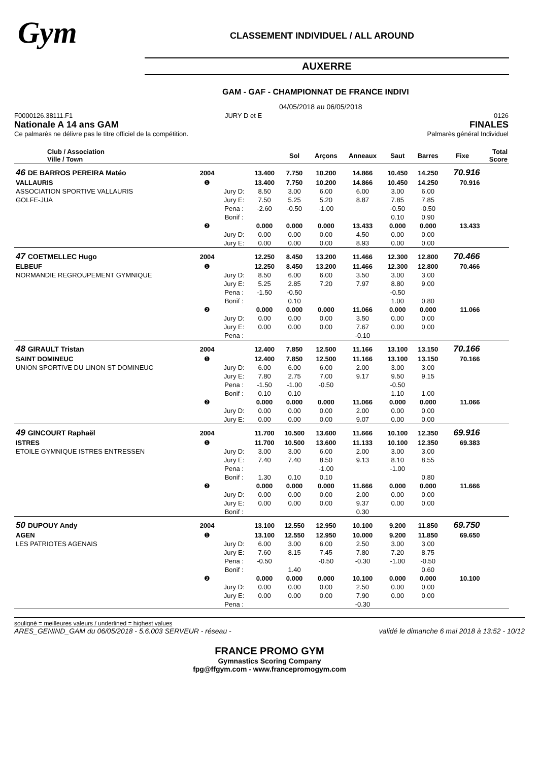Gym
CLASSEMENT INDIVIDUEL / ALL AROUND
AUXERRE
GAM - GAF - CHAMPIONNAT DE FRANCE INDIVI
04/05/2018 au 06/05/2018
F0000126.38111.F1 JURY D et E
Nationale A 14 ans GAM
Ce palmarès ne délivre pas le titre officiel de la compétition.
0126
FINALES
Palmarès général Individuel
| Club / Association Ville / Town | | | | Sol | Arçons | Anneaux | Saut | Barres | Fixe | Total Score |
| --- | --- | --- | --- | --- | --- | --- | --- | --- | --- | --- |
| 46 DE BARROS PEREIRA Matéo | 2004 | | 13.400 | 7.750 | 10.200 | 14.866 | 10.450 | 14.250 | 70.916 | |
| VALLAURIS | ❶ | | 13.400 | 7.750 | 10.200 | 14.866 | 10.450 | 14.250 | 70.916 | |
| ASSOCIATION SPORTIVE VALLAURIS | | Jury D: | 8.50 | 3.00 | 6.00 | 6.00 | 3.00 | 6.00 | | |
| GOLFE-JUA | | Jury E: | 7.50 | 5.25 | 5.20 | 8.87 | 7.85 | 7.85 | | |
| | | Pena : | -2.60 | -0.50 | -1.00 | | -0.50 | -0.50 | | |
| | | Bonif : | | | | | 0.10 | 0.90 | | |
| | ❷ | | 0.000 | 0.000 | 0.000 | 13.433 | 0.000 | 0.000 | 13.433 | |
| | | Jury D: | 0.00 | 0.00 | 0.00 | 4.50 | 0.00 | 0.00 | | |
| | | Jury E: | 0.00 | 0.00 | 0.00 | 8.93 | 0.00 | 0.00 | | |
| 47 COETMELLEC Hugo | 2004 | | 12.250 | 8.450 | 13.200 | 11.466 | 12.300 | 12.800 | 70.466 | |
| ELBEUF | ❶ | | 12.250 | 8.450 | 13.200 | 11.466 | 12.300 | 12.800 | 70.466 | |
| NORMANDIE REGROUPEMENT GYMNIQUE | | Jury D: | 8.50 | 6.00 | 6.00 | 3.50 | 3.00 | 3.00 | | |
| | | Jury E: | 5.25 | 2.85 | 7.20 | 7.97 | 8.80 | 9.00 | | |
| | | Pena : | -1.50 | -0.50 | | | -0.50 | | | |
| | | Bonif : | | 0.10 | | | 1.00 | 0.80 | | |
| | ❷ | | 0.000 | 0.000 | 0.000 | 11.066 | 0.000 | 0.000 | 11.066 | |
| | | Jury D: | 0.00 | 0.00 | 0.00 | 3.50 | 0.00 | 0.00 | | |
| | | Jury E: | 0.00 | 0.00 | 0.00 | 7.67 | 0.00 | 0.00 | | |
| | | Pena : | | | | -0.10 | | | | |
| 48 GIRAULT Tristan | 2004 | | 12.400 | 7.850 | 12.500 | 11.166 | 13.100 | 13.150 | 70.166 | |
| SAINT DOMINEUC | ❶ | | 12.400 | 7.850 | 12.500 | 11.166 | 13.100 | 13.150 | 70.166 | |
| UNION SPORTIVE DU LINON ST DOMINEUC | | Jury D: | 6.00 | 6.00 | 6.00 | 2.00 | 3.00 | 3.00 | | |
| | | Jury E: | 7.80 | 2.75 | 7.00 | 9.17 | 9.50 | 9.15 | | |
| | | Pena : | -1.50 | -1.00 | -0.50 | | -0.50 | | | |
| | | Bonif : | 0.10 | 0.10 | | | 1.10 | 1.00 | | |
| | ❷ | | 0.000 | 0.000 | 0.000 | 11.066 | 0.000 | 0.000 | 11.066 | |
| | | Jury D: | 0.00 | 0.00 | 0.00 | 2.00 | 0.00 | 0.00 | | |
| | | Jury E: | 0.00 | 0.00 | 0.00 | 9.07 | 0.00 | 0.00 | | |
| 49 GINCOURT Raphaël | 2004 | | 11.700 | 10.500 | 13.600 | 11.666 | 10.100 | 12.350 | 69.916 | |
| ISTRES | ❶ | | 11.700 | 10.500 | 13.600 | 11.133 | 10.100 | 12.350 | 69.383 | |
| ETOILE GYMNIQUE ISTRES ENTRESSEN | | Jury D: | 3.00 | 3.00 | 6.00 | 2.00 | 3.00 | 3.00 | | |
| | | Jury E: | 7.40 | 7.40 | 8.50 | 9.13 | 8.10 | 8.55 | | |
| | | Pena : | | | -1.00 | | -1.00 | | | |
| | | Bonif : | 1.30 | 0.10 | 0.10 | | | 0.80 | | |
| | ❷ | | 0.000 | 0.000 | 0.000 | 11.666 | 0.000 | 0.000 | 11.666 | |
| | | Jury D: | 0.00 | 0.00 | 0.00 | 2.00 | 0.00 | 0.00 | | |
| | | Jury E: | 0.00 | 0.00 | 0.00 | 9.37 | 0.00 | 0.00 | | |
| | | Bonif : | | | | 0.30 | | | | |
| 50 DUPOUY Andy | 2004 | | 13.100 | 12.550 | 12.950 | 10.100 | 9.200 | 11.850 | 69.750 | |
| AGEN | ❶ | | 13.100 | 12.550 | 12.950 | 10.000 | 9.200 | 11.850 | 69.650 | |
| LES PATRIOTES AGENAIS | | Jury D: | 6.00 | 3.00 | 6.00 | 2.50 | 3.00 | 3.00 | | |
| | | Jury E: | 7.60 | 8.15 | 7.45 | 7.80 | 7.20 | 8.75 | | |
| | | Pena : | -0.50 | | -0.50 | -0.30 | -1.00 | -0.50 | | |
| | | Bonif : | | 1.40 | | | | 0.60 | | |
| | ❷ | | 0.000 | 0.000 | 0.000 | 10.100 | 0.000 | 0.000 | 10.100 | |
| | | Jury D: | 0.00 | 0.00 | 0.00 | 2.50 | 0.00 | 0.00 | | |
| | | Jury E: | 0.00 | 0.00 | 0.00 | 7.90 | 0.00 | 0.00 | | |
| | | Pena : | | | | -0.30 | | | | |
souligné = meilleures valeurs / underlined = highest values
ARES_GENIND_GAM du 06/05/2018 - 5.6.003 SERVEUR - réseau - validé le dimanche 6 mai 2018 à 13:52 - 10/12
FRANCE PROMO GYM
Gymnastics Scoring Company
fpg@ffgym.com - www.francepromogym.com